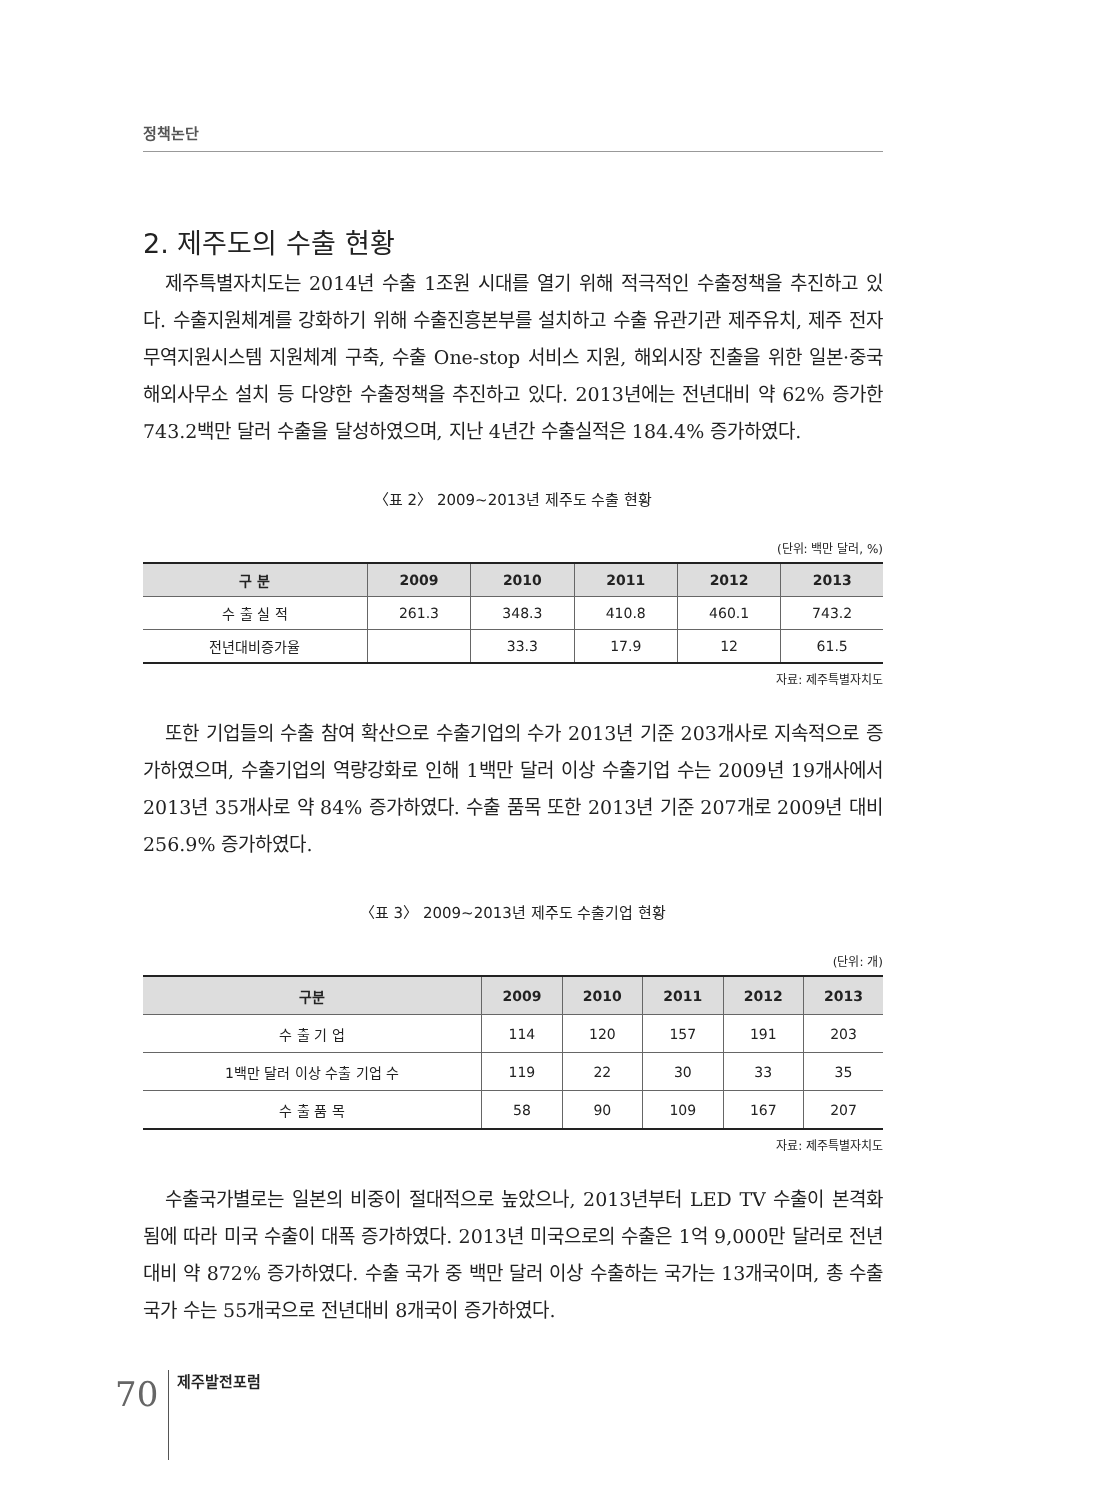정책논단
2. 제주도의 수출 현황
제주특별자치도는 2014년 수출 1조원 시대를 열기 위해 적극적인 수출정책을 추진하고 있다. 수출지원체계를 강화하기 위해 수출진흥본부를 설치하고 수출 유관기관 제주유치, 제주 전자무역지원시스템 지원체계 구축, 수출 One-stop 서비스 지원, 해외시장 진출을 위한 일본·중국 해외사무소 설치 등 다양한 수출정책을 추진하고 있다. 2013년에는 전년대비 약 62% 증가한 743.2백만 달러 수출을 달성하였으며, 지난 4년간 수출실적은 184.4% 증가하였다.
〈표 2〉 2009~2013년 제주도 수출 현황
(단위: 백만 달러, %)
| 구 분 | 2009 | 2010 | 2011 | 2012 | 2013 |
| --- | --- | --- | --- | --- | --- |
| 수 출 실 적 | 261.3 | 348.3 | 410.8 | 460.1 | 743.2 |
| 전년대비증가율 | | 33.3 | 17.9 | 12 | 61.5 |
자료: 제주특별자치도
또한 기업들의 수출 참여 확산으로 수출기업의 수가 2013년 기준 203개사로 지속적으로 증가하였으며, 수출기업의 역량강화로 인해 1백만 달러 이상 수출기업 수는 2009년 19개사에서 2013년 35개사로 약 84% 증가하였다. 수출 품목 또한 2013년 기준 207개로 2009년 대비 256.9% 증가하였다.
〈표 3〉 2009~2013년 제주도 수출기업 현황
(단위: 개)
| 구분 | 2009 | 2010 | 2011 | 2012 | 2013 |
| --- | --- | --- | --- | --- | --- |
| 수 출 기 업 | 114 | 120 | 157 | 191 | 203 |
| 1백만 달러 이상 수출 기업 수 | 119 | 22 | 30 | 33 | 35 |
| 수 출 품 목 | 58 | 90 | 109 | 167 | 207 |
자료: 제주특별자치도
수출국가별로는 일본의 비중이 절대적으로 높았으나, 2013년부터 LED TV 수출이 본격화됨에 따라 미국 수출이 대폭 증가하였다. 2013년 미국으로의 수출은 1억 9,000만 달러로 전년대비 약 872% 증가하였다. 수출 국가 중 백만 달러 이상 수출하는 국가는 13개국이며, 총 수출국가 수는 55개국으로 전년대비 8개국이 증가하였다.
70
제주발전포럼